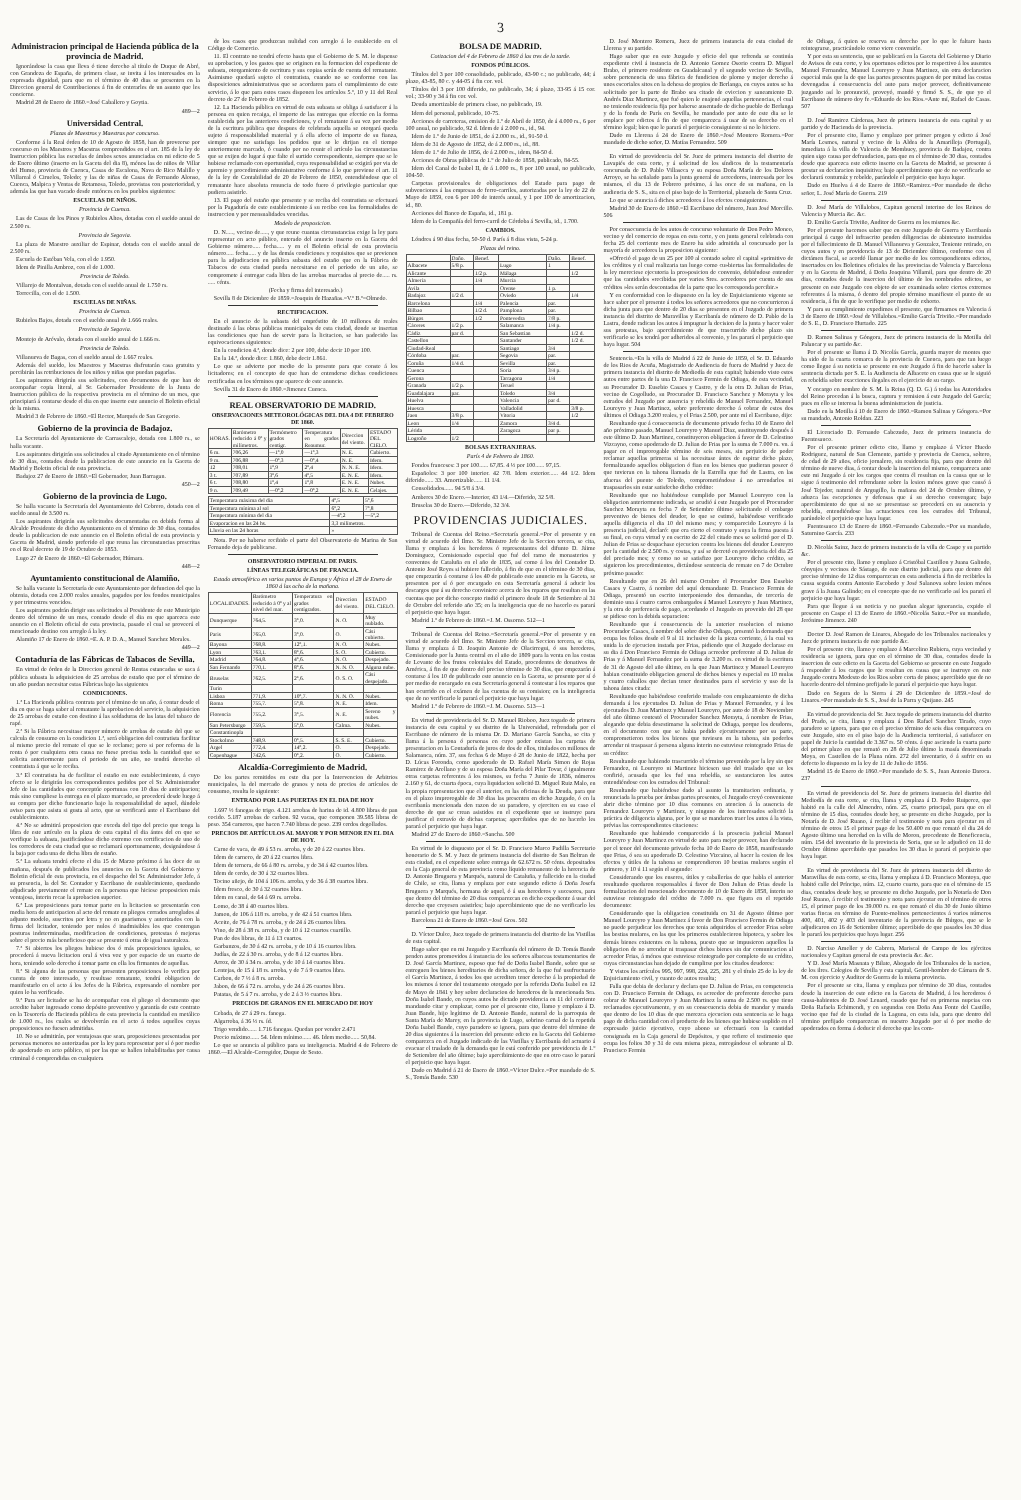3
Administracion principal de Hacienda pública de la provincia de Madrid.
Ignorándose la casa que lleva ó tiene derecho al título de Duque de Abré, con Grandeza de España, de primera clase, se invita á los interesados en la expresada dignidad, para que en el término de 40 dias se presenten en la Direccion general de Contribuciones á fin de enterarles de un asunto que les concierne.
Madrid 28 de Enero de 1860.=José Caballero y Goytia.
489—2
Universidad Central.
Plazas de Maestros y Maestras por concurso.
Conforme á la Real órden de 10 de Agosto de 1858, han de proveerse por concurso en los Maestros y Maestras comprendidos en el art. 185 de la ley de Instruccion pública las escuelas de ámbos sexos anunciadas en mi edicto de 5 de Enero último (inserto en la Gaceta del dia 8), ménos las de niños de Villar del Humo, provincia de Cuenca, Casas de Escalona, Nava de Rico Malillo y Villareal ó Ciruelos, Toledo; y las de niñas de Casas de Fernando Alonso, Cuenca, Malpica y Ventas de Retamosa, Toledo, provistas con posterioridad, y además las que han vacado desde entónces en los pueblos siguientes:
ESCUELAS DE NIÑOS.
Provincia de Cuenca.
Las de Casas de los Pinos y Rubielos Altos, dotadas con el sueldo anual de 2.500 rs.
Provincia de Segovia.
La plaza de Maestro auxiliar de Espinar, dotada con el sueldo anual de 2.500 rs.
Escuela de Estéban Vela, con el de 1.950.
Idem de Pinilla Ambroz, con el de 1.000.
Provincia de Toledo.
Villarejo de Montalvan, dotada con el sueldo anual de 1.750 rs.
Torrecilla, con el de 1.500.
ESCUELAS DE NIÑAS.
Provincia de Cuenca.
Rubielos Bajos, dotada con el sueldo anual de 1.666 reales.
Provincia de Segovia.
Montejo de Arévalo, dotada con el sueldo anual de 1.666 rs.
Provincia de Toledo.
Villanueva de Bagas, con el sueldo anual de 1.667 reales.
Además del sueldo, los Maestros y Maestras disfrutarán casa gratuita y percibirán las retribuciones de los niños y niñas que puedan pagarlas.
Los aspirantes dirigirán sus solicitudes, con documentos de que han de acompañar copia literal, al Sr. Gobernador Presidente de la Junta de Instruccion pública de la respectiva provincia en el término de un mes, que principiará á contarse desde el dia en que inserte este anuncio el Boletin oficial de la misma.
Madrid 3 de Febrero de 1860.=El Rector, Marqués de San Gregorio.
Gobierno de la provincia de Badajoz.
La Secretaría del Ayuntamiento de Carrascalejo, dotada con 1.800 rs., se halla vacante.
Los aspirantes dirigirán sus solicitudes al citado Ayuntamiento en el término de 30 dias, contados desde la publicacion de este anuncio en la Gaceta de Madrid y Boletin oficial de esta provincia.
Badajoz 27 de Enero de 1860.=El Gobernador, Juan Barragan.
450—2
Gobierno de la provincia de Lugo.
Se halla vacante la Secretaría del Ayuntamiento del Cebrero, dotada con el sueldo anual de 3.500 rs.
Los aspirantes dirigirán sus solicitudes documentadas en debida forma al Alcalde Presidente de dicho Ayuntamiento en el término de 30 dias, contados desde la publicacion de este anuncio en el Boletin oficial de esta provincia y Gaceta de Madrid, siendo preferido el que reuna las circunstancias prescritas en el Real decreto de 19 de Octubre de 1853.
Lugo 27 de Enero de 1860.=El Gobernador, Húmara.
448—2
Ayuntamiento constitucional de Alamiño.
Se halla vacante la Secretaría de este Ayuntamiento por defuncion del que la obtenia, dotada con 2.000 reales anuales, pagados por los fondos municipales y por trimestres vencidos.
Los aspirantes podrán dirigir sus solicitudes al Presidente de este Municipio dentro del término de un mes, contado desde el dia en que aparezca este anuncio en el Boletin oficial de esta provincia, pasado el cual se proveerá el mencionado destino con arreglo á la ley.
Alamiño 17 de Enero de 1860.=E. A. P. D. A., Manuel Sanchez Morales.
449—2
Contaduría de las Fábricas de Tabacos de Sevilla.
En virtud de órden de la Direccion general de Rentas estancadas se saca á pública subasta la adquisicion de 25 arrobas de estaño que por el término de un año puedan necesitar estas Fábricas bajo las siguientes
CONDICIONES.
1.ª La Hacienda pública contrata por el término de un año, á contar desde el dia en que se haga saber al rematante la aprobacion del servicio, la adquisicion de 25 arrobas de estaño con destino á las soldaduras de las latas del tabaco de rapé.
2.ª Si la Fábrica necesitase mayor número de arrobas de estaño del que se calcula de consumo en la condicion 1.ª, será obligacion del contratista facilitar al mismo precio del remate el que se le reclame; pero si por reforma de la renta ó por cualquiera otra causa no fuese precisa toda la cantidad que se solicita anteriormente para el periodo de un año, no tendrá derecho el contratista á que se le reciba.
3.ª El contratista ha de facilitar el estaño en este establecimiento, á cuyo efecto se le dirigirán los correspondientes pedidos por el Sr. Administrador Jefe de las cantidades que conceptúe oportunas con 10 dias de anticipacion; más sino cumpliese la entrega en el plazo marcado, se procederá desde luego á su compra por dicho funcionario bajo la responsabilidad de aquel, dándole aviso para que asista si gusta al acto, que se verificará ante el Escribano del establecimiento.
4.ª No se admitirá proposicion que exceda del tipo del precio que tenga la libra de este artículo en la plaza de esta capital el dia ántes del en que se verifique la subasta, justificándose dicho extremo con certificacion de uno de los corredores de esta ciudad que se reclamará oportunamente, designándose á la baja por cada una de dicha libra de estaño.
5.ª La subasta tendrá efecto el dia 15 de Marzo próximo á las doce de su mañana, después de publicados los anuncios en la Gaceta del Gobierno y Boletin oficial de esta provincia, en el despacho del Sr. Administrador Jefe, á su presencia, la del Sr. Contador y Escribano de establecimiento, quedando adjudicado previamente el remate en la persona que hiciese proposicion más ventajosa, ínterin recae la aprobacion superior.
6.ª Las proposiciones para tomar parte en la licitacion se presentarán con media hora de anticipacion al acto del remate en pliegos cerrados arreglados al adjunto modelo, suscritos por letra y no en guarismos y autorizados con la firma del licitador, teniendo por nulos é inadmisibles los que contengan posturas indeterminadas, modificacion de condiciones, protestas ó mejoras sobre el precio más beneficioso que se presente ú otras de igual naturaleza.
7.ª Si abiertos los pliegos hubiese dos ó más proposiciones iguales, se procederá á nueva licitacion oral á viva voz y por espacio de un cuarto de hora, teniendo solo derecho á tomar parte en ella los firmantes de aquellas.
8.ª Si alguna de las personas que presenten proposiciones lo verifica por cuenta de otro interesado, y resultase rematante, tendrá obligacion de manifestarlo en el acto á los Jefes de la Fábrica, expresando el nombre por quien lo ha verificado.
9.ª Para ser licitador se ha de acompañar con el pliego el documento que acredite haber ingresado como depósito preventivo y garantía de este contrato en la Tesorería de Hacienda pública de esta provincia la cantidad en metálico de 1.000 rs., los cuales se devolverán en el acto á todos aquellos cuyas proposiciones no fuesen admitidas.
10. No se admitirán, por ventajosas que sean, proposiciones presentadas por personas menores no autorizadas por la ley para representar por sí ó por medio de apoderado en acto público, ni por las que se hallen inhabilitadas por causa criminal ó comprendidas en cualquiera
de los casos que produzcan nulidad con arreglo á lo establecido en el Código de Comercio.
11. El contrato no tendrá efecto hasta que el Gobierno de S. M. le dispense su aprobacion, y los gastos que se originen en la formacion del expediente de subasta, otorgamiento de escritura y sus copias serán de cuenta del rematante. Asimismo quedará sujeto el contratista, cuando no se conforme con las disposiciones administrativas que se acordaren para el cumplimiento de este servicio, á lo que para estos casos disponen los artículos 5.º, 10 y 11 del Real decreto de 27 de Febrero de 1852.
12. La Hacienda pública en virtud de esta subasta se obliga á satisfacer á la persona en quien recaiga, el importe de las entregas que efectúe en la forma establecida por las anteriores condiciones, y el rematante á su vez por medio de la escritura pública que despues de celebrada aquella se otorgará queda sujeto á responsabilidad material y á ella afecto el importe de su fianza, siempre que no satisfaga los pedidos que se le dirijan en el tiempo anteriormente marcado, ó cuando por no reunir el artículo las circunstancias que se exijen de lugar á que falte el surtido correspondiente, siempre que se le hubiese reclamado con oportunidad, cuya responsabilidad se exigirá por via de apremio y procedimiento administrativo conforme á lo que previene el art. 11 de la ley de Contabilidad de 20 de Febrero de 1850, entendiéndose que el rematante hace absoluta renuncia de todo fuero ó privilegio particular que pudiera asistirle.
13. El pago del estaño que presente y se reciba del contratista se efectuará por la Pagaduría de este establecimiento á su recibo con las formalidades de instruccion y por mensualidades vencidas.
Modelo de proposicion.
D. N....., vecino de....., y que reune cuantas circunstancias exige la ley para representar en acto público, enterado del anuncio inserto en la Gaceta del Gobierno número..... fecha..... y en el Boletin oficial de esta provincia número..... fecha..... y de las demás condiciones y requisitos que se previenen para la adjudicacion en pública subasta del estaño que en la Fábrica de Tabacos de esta ciudad pueda necesitarse en el período de un año, se compromete á entregar cada libra de las arrobas marcadas al precio de..... rs. ..... cénts.
(Fecha y firma del interesado.)
Sevilla 8 de Diciembre de 1859.=Joaquin de Hazañas.=V.º B.º=Olmedo.
RECTIFICACION.
En el anuncio de la subasta del empréstito de 10 millones de reales destinado á las obras públicas municipales de esta ciudad, donde se insertan las condiciones que han de servir para la licitacion, se han padecido las equivocaciones siguientes:
En la condicion 4.ª, donde dice: 2 por 100, debe decir 10 por 100.
En la 14.ª, donde dice: 1.860, debe decir 1.861.
Lo que se advierte por medio de la presente para que conste á los licitadores; en el concepto de que han de entenderse dichas condiciones rectificadas en los términos que aparece de este anuncio.
Sevilla 31 de Enero de 1860.=Jimenez Cuenca.
REAL OBSERVATORIO DE MADRID.
OBSERVACIONES METEOROLÓGICAS DEL DIA 4 DE FEBRERO DE 1860.
| HORAS. | Barómetro reducido á 0º y milímetros. | Termómetro grados centígr. | Temperatura en grados Reaumur. | Direccion del viento. | ESTADO DEL CIELO. |
| --- | --- | --- | --- | --- | --- |
| 6 m. | 706,26 | —1º,0 | —1º,3 | N. E. | Cubierto. |
| 9 m. | 706,88 | —0º,3 | —0º,4 | N. E. | Idem. |
| 12 | 708,01 | 1º,9 | 2º,4 | N. N. E. | Idem. |
| 3 t. | 707,89 | 3º,6 | 4º,5 | E. N. E. | Idem. |
| 6 t. | 708,80 | 1º,4 | 1º,8 | E. N. E. | Nubes. |
| 9 n. | 709,49 | —0º,2 | —0º,2 | E. N. E. | Celajes. |
| Temperatura máxima del dia | 4º,5 | 5º,6 |
| Temperatura mínima al sol | 6º,2 | 7º,8 |
| Temperatura mínima del dia | —4º,2 | —5º,2 |
| Evaporacion en las 24 hs. | 3,3 milímetros. | |
| Lluvia en las 24 horas | » | |
Nota. Por no haberse recibido el parte del Observatorio de Marina de San Fernando deja de publicarse.
OBSERVATORIO IMPERIAL DE PARIS.
LÍNEAS TELEGRÁFICAS DE FRANCIA.
Estado atmosférico en varios puntos de Europa y África el 28 de Enero de 1860 á las ocho de la mañana.
| LOCALIDADES. | Barómetro reducido á 0º y al nivel del mar. | Temperatura en grados centígrados. | Direccion del viento. | ESTADO DEL CIELO. |
| --- | --- | --- | --- | --- |
| Dunquerque | 764,5. | 3º,0. | N. O. | Muy nublado. |
| Paris | 765,0. | 3º,0. | O. | Cási cubierto. |
| Bayona | 768,8. | 12º,1. | N. O. | Nubes. |
| Lyon | 763,1. | 8º,6. | S. O. | Cubierto. |
| Madrid | 764,8. | 4º,6. | N. O. | Despejado. |
| San Fernando | 770,1. | 8º,6. | N. N. O. | Alguna nube. |
| Bruselas | 762,5. | 2º,6. | O. S. O. | Cási despejado. |
| Turin | | | | |
| Lisboa | 771,9. | 10º,7. | N. N. O. | Nubes. |
| Roma | 755,7. | 5º,8. | N. E. | Idem. |
| Florencia | 755,2. | 3º,5. | N. E. | Sereno y nubes. |
| San Petersburgo | 759,5. | 5º,0. | Calma. | Nubes. |
| Constantinopla | | | | |
| Stockolmo | 748,9. | 0º,5. | S. S. E. | Cubierto. |
| Argel | 772,4. | 14º,2. | O. | Despejado. |
| Copenhague | 742,6. | 0º,2. | O. | Cubierto. |
Alcaldía-Corregimiento de Madrid.
De los partes remitidos en este dia por la Intervencion de Arbitrios municipales, la del mercado de granos y nota de precios de artículos de consumo, resulta lo siguiente:
ENTRADO POR LAS PUERTAS EN EL DIA DE HOY
1.697 ½ fanegas de trigo. 4.121 arrobas de harina de id. 4.800 libras de pan cocido. 5.187 arrobas de carbon. 92 vacas, que componen 39.585 libras de peso. 354 carneros, que hacen 7.740 libras de peso. 239 cerdos degollados.
PRECIOS DE ARTÍCULOS AL MAYOR Y POR MENOR EN EL DIA DE HOY.
Carne de vaca, de 49 á 53 rs. arroba, y de 20 á 22 cuartos libra.
Idem de carnero, de 20 á 22 cuartos libra.
Idem de ternera, de 66 á 80 rs. arroba, y de 34 á 42 cuartos libra.
Idem de cerdo, de 30 á 32 cuartos libra.
Tocino añejo, de 104 á 106 rs. arroba, y de 36 á 38 cuartos libra.
Idem fresco, de 30 á 32 cuartos libra.
Idem en canal, de 64 á 69 rs. arroba.
Lomo, de 38 á 40 cuartos libra.
Jamon, de 106 á 118 rs. arroba, y de 42 á 51 cuartos libra.
Aceite, de 76 á 78 rs. arroba, y de 24 á 26 cuartos libra.
Vino, de 28 á 38 rs. arroba, y de 10 á 12 cuartos cuartillo.
Pan de dos libras, de 11 á 13 cuartos.
Garbanzos, de 30 á 42 rs. arroba, y de 10 á 16 cuartos libra.
Judías, de 22 á 30 rs. arroba, y de 8 á 12 cuartos libra.
Arroz, de 30 á 34 rs. arroba, y de 10 á 14 cuartos libra.
Lentejas, de 15 á 18 rs. arroba, y de 7 á 9 cuartos libra.
Carbon, de 7 ½ á 8 rs. arroba.
Jabon, de 66 á 72 rs. arroba, y de 24 á 26 cuartos libra.
Patatas, de 5 á 7 rs. arroba, y de 2 á 3 ½ cuartos libra.
PRECIOS DE GRANOS EN EL MERCADO DE HOY
Cebada, de 27 á 29 rs. fanega.
Algarroba, á 36 ½ rs. íd.
Trigo vendido...... 1.716 fanegas. Quedan por vender 2.471
Precio máximo...... 54. Idem mínimo...... 46. Idem medio...... 50,84.
Lo que se anuncia al público para su inteligencia. Madrid 4 de Febrero de 1860.—El Alcalde-Corregidor, Duque de Sesto.
BOLSA DE MADRID.
Cotizacion del 4 de Febrero de 1860 á las tres de la tarde.
FONDOS PÚBLICOS.
Títulos del 3 por 100 consolidado, publicado, 43-90 c.; no publicado, 44; á plazo, 43-85, 80 c. y 44-05 á fin cor. vol.
Títulos del 3 por 100 diferido, no publicado, 34; á plazo, 33-95 á 15 cor. vol.; 33-90 y 34 á fin cor. vol.
Deuda amortizable de primera clase, no publicado, 19.
Idem del personal, publicado, 10-75.
Acciones de carreteras, emision de 1.º de Abril de 1850, de á 4.000 rs., 6 por 100 anual, no publicado, 92 d. Idem de á 2.000 rs., id., 94.
Idem de 1.º de Junio de 1851, de á 2.000 rs., id., 91-50 d.
Idem de 31 de Agosto de 1852, de á 2.000 rs., id., 88.
Idem de 1.º de Julio de 1856, de á 2.000 rs., idem, 84-50 d.
Acciones de Obras públicas de 1.º de Julio de 1858, publicado, 84-55.
Idem del Canal de Isabel II, de á 1.000 rs., 8 por 100 anual, no publicado, 104-50.
Carpetas provisionales de obligaciones del Estado para pago de subvenciones á las empresas de ferro-carriles, autorizadas por la ley de 22 de Mayo de 1859, con 6 por 100 de interés anual, y 1 por 100 de amortizacion, id., 80.
Acciones del Banco de España, id., 181 p.
Idem de la Compañía del ferro-carril de Córdoba á Sevilla, id., 1.700.
CAMBIOS.
Lóndres á 90 dias fecha, 50-50 d. París á 8 dias vista, 5-24 p.
Plazas del reino.
| | Daño. | Benef. | | Daño. | Benef. |
| --- | --- | --- | --- | --- | --- |
| Albacete | 5/8 p. | | Lugo | 1 | |
| Alicante | | 1/2 p. | Málaga | | 1/2 |
| Almería | | 1/4 | Murcia | | |
| Avila | | | Orense | 1 p. | |
| Badajoz | 1/2 d. | | Oviedo | | 1/4 |
| Barcelona | | 1/4 | Palencia | par. | |
| Bilbao | | 1/2 d. | Pamplona | par. | |
| Búrgos | | 1/2 | Pontevedra | 7/8 p. | |
| Cáceres | 1/2 p. | | Salamanca | 1/4 p. | |
| Cádiz | par d. | | San Sebastian | | 1/2 d. |
| Castellon | | | Santander | | 1/2 d. |
| Ciudad-Real | | | Santiago | 3/4 | |
| Córdoba | par. | | Segovia | par. | |
| Coruña | 1/4 d. | | Sevilla | par. | |
| Cuenca | | | Soria | 3/4 p. | |
| Gerona | | | Tarragona | 1/4 | |
| Granada | 1/2 p. | | Teruel | | |
| Guadalajara | par. | | Toledo | 3/4 | |
| Huelva | | | Valencia | par d. | |
| Huesca | | | Valladolid | | 3/8 p. |
| Jaen | 3/8 p. | | Vitoria | | 1/2 |
| Leon | 1/4 | | Zamora | 3/4 d. | |
| Lérida | | | Zaragoza | par p. | |
| Logroño | 1/2 | | | | |
BOLSAS EXTRANJERAS.
París 4 de Febrero de 1860.
Fondos franceses: 3 por 100...... 67,85. 4 ½ por 100...... 97,15.
Españoles: 3 por 100 interior. 42 7/8. Idem exterior...... 44 1/2. Idem diferido...... 33. Amortizable...... 11 1/4.
Consolidados...... 94 5/8 á 3/4.
Amberes 30 de Enero.—Interior, 43 1/4.—Diferido, 32 5/8.
Bruselas 30 de Enero.—Diferido, 32 3/4.
PROVIDENCIAS JUDICIALES.
Tribunal de Cuentas del Reino.=Secretaría general.=Por el presente y en virtud de acuerdo del Ilmo. Sr. Ministro Jefe de la Seccion tercera, se cita, llama y emplaza á los herederos ó representantes del difunto D. Jáime Dominguez, Comisionado especial que fué del ramo de monasterios y conventos de Cataluña en el año de 1835, así como á los del Contador D. Antonio José Reyes si hubiere fallecido, á fin de que en el término de 30 dias, que empezarán á contarse á los 40 de publicado este anuncio en la Gaceta, se presenten por sí ó por encargado en esta Secretaría general á aducir los descargos que á su derecho conviniere acerca de los reparos que resultan en las cuentas que por dicho concepto rindió el primero desde 18 de Setiembre al 31 de Octubre del referido año 35; en la inteligencia que de no hacerlo es parará el perjuicio que haya lugar.
Madrid 1.º de Febrero de 1860.=J. M. Ossorno. 512—1
Tribunal de Cuentas del Reino.=Secretaría general.=Por el presente y en virtud de acuerdo del Ilmo. Sr. Ministro Jefe de la Seccion tercera, se cita, llama y emplaza á D. Joaquin Antonio de Olacirregui, ó sus herederos, Comisionado por la Junta central en el año de 1809 para la venta en las costas de Levante de los frutos coloniales del Estado, procedentes de donativos de América, á fin de que dentro del preciso término de 30 dias, que empezarán á contarse á los 10 de publicado este anuncio en la Gaceta, se presente por sí ó por medio de encargado en esta Secretaría general á contestar á los reparos que han ocurrido en el exámen de las cuentas de su comision; en la inteligencia que de no verificarlo le parará el perjuicio que haya lugar.
Madrid 1.º de Febrero de 1860.=J. M. Ossorno. 513—1
En virtud de providencia del Sr. D. Manuel Rioboo, Juez togado de primera instancia de esta capital y su distrito de la Universidad, refrendada por el Escribano de número de la misma Dr. D. Mariano García Sancha, se cita y llama á la persona ó personas en cuyo poder existan las carpetas de presentacion en la Contaduría de juros de dos de ellos, titulados en millones de Salamanca, núm. 37, sus fechas 6 de Mayo ó 28 de Junio de 1822, hecha por D. Lúcas Foronda, como apoderado de D. Rafael María Simon de Rojas Ramirez de Arellano y de su esposa Doña María del Pilar Tovar, é igualmente otras carpetas referentes á los mismos, su fecha 7 Junio de 1836, números 2.160 y 61, de cuarta época, cuya liquidacion solicitó D. Miguel Ruiz Malo, en la propia representacion que el anterior, en las oficinas de la Deuda, para que en el plazo improrogable de 30 dias las presenten en dicho Juzgado, ó en la escribanía mencionada den razon de su paradero, y ejerciten en su caso el derecho de que se crean asistidos en el expediente que se instruye para justificar el extravío de dichas carpetas; apercibidos que de no hacerlo les parará el perjuicio que haya lugar.
Madrid 27 de Enero de 1860.=Sancha. 500
En virtud de lo dispuesto por el Sr. D. Francisco Marco Padilla Secretario honorario de S. M. y Juez de primera instancia del distrito de San Beltran de esta ciudad, en el expediente sobre entrega de 62.672 rs. 50 cénts. depositados en la Caja general de esta provincia como líquido remanente de la herencia de D. Antonio Bruguera y Marqués, natural de Cataluña, y fallecido en la ciudad de Chile, se cita, llama y emplaza por este segundo edicto á Doña Josefa Bruguera y Marqués, hermana de aquel, ó á sus herederos y sucesores, para que dentro del término de 20 dias comparezcan en dicho expediente á usar del derecho que creyesen asistirles; bajo apercibimiento que de no verificarlo les parará el perjuicio que haya lugar.
Barcelona 21 de Enero de 1860.=José Gros. 502
D. Víctor Dulce, Juez togado de primera instancia del distrito de las Vistillas de esta capital.
Hago saber que en mi Juzgado y Escribanía del número de D. Tomás Bande penden autos promovidos á instancia de los señores albaceas testamentarios de D. José García Martinez, esposo que fué de Doña Isabel Bande, sobre que se entreguen los bienes hereditarios de dicha señora, de la que fué usufructuario el García Martinez, á todos los que acrediten tener derecho á la propiedad de los mismos á tenor del testamento otorgado por la referida Doña Isabel en 12 de Mayo de 1841 y hoy sobre declaracion de herederos de la mencionada Sra. Doña Isabel Bande, en cuyos autos he dictado providencia en 11 del corriente mandando citar y emplazar, como por el presente cito, llamo y emplazo á D. Juan Bande, hijo legítimo de D. Antonio Bande, natural de la parroquia de Santa María de Marey, en la provincia de Lugo, sobrino carnal de la repetida Doña Isabel Bande, cuyo paradero se ignora, para que dentro del término de 20 dias siguientes á la insercion del presente edicto en la Gaceta del Gobierno comparezca en el Juzgado indicado de las Vistillas y Escribanía del actuario á evacuar el traslado de la demanda que le está conferido por providencia de 1.º de Setiembre del año último; bajo apercibimiento de que en otro caso le parará el perjuicio que haya lugar.
Dado en Madrid á 21 de Enero de 1860.=Víctor Dulce.=Por mandado de S. S., Tomás Bande. 530
D. José Montero Romera, Juez de primera instancia de esta ciudad de Llerena y su partido.
Hago saber que en este Juzgado y oficio del que refrenda se continúa expediente civil á instancia de D. Antonio Gomez Osorio contra D. Miguel Brabo, el primero residente en Guadalcanal y el segundo vecino de Sevilla, sobre pertenencia de una fábrica de fundicion de plomo y mejor derecho á unos escoriales sitos en la dehesa de propios de Berlanga, en cuyos autos se ha solicitado por la parte de Brabo sea citado de eviccion y saneamiento D. Andrés Diaz Martinez, que fué quien le enajenó aquellas pertenencias, el cual no teniendo residencia fija por haberse ausentado de dicho pueblo de Berlanga y de la fonda de París en Sevilla, he mandado por auto de este dia se le emplace por edictos á fin de que comparezca á usar de su derecho en el término legal; bien que le parará el perjuicio consiguiente si no lo hiciere.
Dado en Llerena á 24 de Enero de 1860.=José Montero Romera.=Por mandado de dicho señor, D. Matías Fernandez. 509
En virtud de providencia del Sr. Juez de primera instancia del distrito de Lavapiés de esta corte, y á solicitud de los síndicos de la testamentaría concursada de D. Pablo Villaseca y su esposa Doña María de los Dolores Arroyo, se ha señalado para la junta general de acreedores, interesada por los mismos, el dia 13 de Febrero próximo, á las once de su mañana, en la audiencia de S. S., sita en el piso bajo de la Territorial, plazuela de Santa Cruz.
Lo que se anuncia á dichos acreedores á los efectos consiguientes.
Madrid 30 de Enero de 1860.=El Escribano del número, Juan José Morcillo. 506
Por consecuencia de los autos de concurso voluntario de Don Pedro Moneo, vecino y del comercio de ropas en esta corte, y en junta general celebrada con fecha 25 del corriente mes de Enero ha sido admitida al concursado por la mayoría de acreedores la proposicion siguiente:
«Ofreció el pago de un 25 por 100 al contado sobre el capital »primitivo de los créditos y el cual realizaria tan luego como cu»biertas las formalidades de la ley mereciese ejecutoria la pro»posicion de convenio, debiéndose entender que las cantidades »recibidas por varios Sres. acreedores por cuenta de sus créditos »les serán descontadas de la parte que les corresponda percibir.»
Y en conformidad con lo dispuesto en la ley de Enjuiciamiento vigente se hace saber por el presente á todos los señores acreedores que no concurrieron á dicha junta para que dentro de 20 dias se presenten en el Juzgado de primera instancia del distrito de Maravillas y Escribanía de número de D. Pablo de la Lastra, donde radican los autos á impugnar la decision de la junta y hacer valer sus protestas, bajo apercibimiento de que trascurrido dicho plazo sin verificarlo se les tendrá por adheridos al convenio, y les parará el perjuicio que haya lugar. 504
Sentencia.=En la villa de Madrid á 22 de Junio de 1859, el Sr. D. Eduardo de los Rios de Acuña, Magistrado de Audiencia de fuera de Madrid y Juez de primera instancia del distrito de Mediodía de esta capital; habiendo visto estos autos entre partes de la una D. Francisco Fermin de Odiaga, de esta vecindad, su Procurador D. Eusebio Casaes y Castro, y de la otra D. Julian de Frias, vecino de Cogolludo, su Procurador D. Francisco Sanchez y Morayta y los estrados del Juzgado por ausencia y rebeldía de Manuel Fernandez, Manuel Loureyro y Juan Martinez, sobre preferente derecho á cobrar de estos dos últimos el Odiaga 3.200 reales, y el Frias 2.500, por ante mí el Escribano, dijo:
Resultando que á consecuencia de documento privado fecha 10 de Enero del año próximo pasado, Manuel Loureyro y Manuel Diaz, sustituyendo después á este último D. Juan Martinez, constituyeron obligacion á favor de D. Celestino Vizcayno, como apoderado de D. Julian de Frias por la suma de 7.000 rs. vn. á pagar en el improrogable término de seis meses, sin perjuicio de poder reclamar aquellas primeras si las necesitase ántes de espirar dicho plazo, formalizando aquellos obligacion ó fian en los bienes que pudieran poseer ó que tuvieran en la tahona llamada de la Estrella que fué de Lastra, en las afueras del puente de Toledo, comprometiéndose á no arrendarlos ni traspasarlos sin estar satisfecho dicho crédito:
Resultando que no habiéndose cumplido por Manuel Loureyro con la obligacion anteriormente indicada, se acudió á este Juzgado por el Procurador Sanchez Morayta en fecha 7 de Setiembre último solicitando el embargo preventivo de bienes del deudor, lo que se estimó, habiéndose verificado aquella diligencia el dia 10 del mismo mes; y comparecido Loureyro á la presencia judicial, declaró: que era cierto el contrato y suya la firma puesta á su final, en cuya virtud y en escrito de 22 del citado mes se solicitó por el D. Julian de Frias se despachase ejecucion contra los bienes del deudor Loureyro por la cantidad de 2.500 rs. y costas, y así se decretó en providencia del dia 25 del preciado mes; y como no se satisfizo por Loureyro dicho crédito, se siguieron los procedimientos, dictándose sentencia de remate en 7 de Octubre próximo pasado:
Resultando que en 26 del mismo Octubre el Procurador Don Eusebio Casaes y Castro, á nombre del aquí demandante D. Francisco Fermin de Odiaga, presentó un escrito interponiendo dos demandas, de tercería de dominio una á cuatro carros embargados á Manuel Loureyro y Juan Martinez, y la otra de preferencia de pago, acordando el Juzgado en proveido del 28 que se pidiese con la debida separacion:
Resultando que á consecuencia de la anterior resolucion el mismo Procurador Casaes, á nombre del sobre dicho Odiaga, presentó la demanda que ocupa los folios desde el 9 al 11 inclusive de la pieza corriente, á la cual va unida la de ejecucion instada por Frias, pidiendo que el Juzgado declarase en su dia á Don Francisco Fermin de Odiaga acreedor preferente al D. Julian de Frias y á Manuel Fernandez por la suma de 3.200 rs. en virtud de la escritura de 31 de Agosto del año último, en la que Juan Martinez y Manuel Loureyro habian constituido obligacion general de dichos bienes y especial en 10 mulas y cuatro caballos que decian tener destinados para el servicio y uso de la tahona ántes citada:
Resultando que habiéndose conferido traslado con emplazamiento de dicha demanda á los ejecutados D. Julian de Frias y Manuel Fernandez, y á los ejecutados D. Juan Martinez y Manuel Loureyro, por auto de 18 de Noviembre del año último contestó el Procurador Sanchez Morayta, á nombre de Frias, alegando que debia desestimarse la solicitud de Odiaga, porque los deudores, en el documento con que se habia pedido ejecutivamente por su parte, comprometieron todos los bienes que tuviesen en la tahona, sin poderlos arrendar ni traspasar á persona alguna ínterin no estuviese reintegrado Frias de su crédito:
Resultando que habiendo trascurrido el término prevenido por la ley sin que Fernandez, ni Loureyro ni Martinez hiciesen uso del traslado que se les confirió, acusada que les fué una rebeldía, se sustanciaron los autos entendiéndose con los estrados del Tribunal:
Resultando que habiéndose dado al asunto la tramitacion ordinaria, y renunciada la prueba por ámbas partes presentes, el Juzgado creyó conveniente abrir dicho término por 10 dias comunes en atencion á la ausencia de Fernandez Loureyro y Martinez, y ninguno de los interesados solicitó la práctica de diligencia alguna, por lo que se mandaron traer los autos á la vista, prévias las correspondientes citaciones:
Resultando que habiendo comparecido á la presencia judicial Manuel Loureyro y Juan Martinez en virtud de auto para mejor proveer, han declarado por el tenor del documento privado fecha 10 de Enero de 1858, manifestando que Frias, ó sea su apoderado D. Celestino Vizcaino, al hacer la cesion de los efectos y útiles de la tahona se comprendieron 10 bestias mulares según el primero, y 10 ú 11 según el segundo:
Considerando que los enseres, útiles y caballerías de que habla el anterior resultando quedaron responsables á favor de Don Julian de Frias desde la formalizacion del mencionado documento de 10 de Enero de 1858, ínterin no estuviese reintegrado del crédito de 7.000 rs. que figura en el repetido documento:
Considerando que la obligacion constituida en 31 de Agosto último por Manuel Loureyro y Juan Martinez á favor de Don Francisco Fermin de Odiaga no puede perjudicar los derechos que tenia adquiridos el acreedor Frias sobre las bestias mulares, en las que los primeros establecieron hipoteca, y sobre los demás bienes existentes en la tahona, puesto que se impusieron aquellos la obligacion de no arrendar ni traspasar dichos bienes sin dar comunicacion al acreedor Frias, á ménos que estuviese reintegrado por completo de su crédito, cuyas circunstancias han dejado de cumplirse por los citados deudores:
Y vistos los artículos 995, 997, 998, 224, 225, 281 y el título 25 de la ley de Enjuiciamiento civil, y cuanto de autos resulta;
Falla que debia de declarar y declara que D. Julian de Frias, en competencia con D. Francisco Fermin de Odiaga, es acreedor de preferente derecho para cobrar de Manuel Loureyro y Juan Martinez la suma de 2.500 rs. que tiene reclamados ejecutivamente, y en su consecuencia debia de mandar y manda que dentro de los 10 dias de que merezca ejecucion esta sentencia se le haga pago de dicha cantidad con el producto de los bienes que hubiese suplido en el expresado juicio ejecutivo, cuyo abono se efectuará con la cantidad consignada en la Caja general de Depósitos, y que refiere el testimonio que ocupa los folios 30 y 31 de esta misma pieza, entregándose el sobrante al D. Francisco Fermin
de Odiaga, á quien se reserva su derecho por lo que le faltare hasta reintegrarse, practicándolo como viere convenirle.
Y por esta su sentencia, que se publicará en la Gaceta del Gobierno y Diario de Avisos de esta corte, y los oportunos edictos por lo respectivo á los ausentes Manuel Fernandez, Manuel Loureyro y Juan Martinez, sin otra declaracion especial más que la de que las partes presentes paguen de por mitad las costas devengadas á consecuencia del auto para mejor proveer, definitivamente juzgando así lo pronunció, proveyó, mandó y firmó S. S., de que yo el Escribano de número doy fe.=Eduardo de los Rios.=Ante mí, Rafael de Casas. 507
D. José Ramirez Cárdenas, Juez de primera instancia de esta capital y su partido y de Hacienda de la provincia.
Por el presente cito, llamo y emplazo por primer pregon y edicto á José María Lesmes, natural y vecino de la Aldea de la Amarilleja (Portugal), inmediata á la villa de Valencia de Mombuey, provincia de Badajoz, contra quien sigo causa por defraudacion, para que en el término de 30 dias, contados desde que aparezca este edicto inserto en la Gaceta de Madrid, se presente á prestar su declaracion inquisitiva; bajo apercibimiento que de no verificarlo se declarará contumáz y rebelde, parándole el perjuicio que haya lugar.
Dado en Huelva á 4 de Enero de 1860.=Ramirez.=Por mandado de dicho señor, L. José María de Guerra. 219
D. José María de Villalobos, Capitan general interino de los Reinos de Valencia y Murcia &c. &c.
D. Emilio García Triviño, Auditor de Guerra en los mismos &c.
Por el presente hacemos saber que en este Juzgado de Guerra y Escribanía principal á cargo del infrascrito penden diligencias de abintestato instruidas por el fallecimiento de D. Manuel Villanueva y Gonzalez, Teniente retirado, en cuyos autos y en providencia de 13 de Diciembre último, conforme con el dictámen fiscal, se acordó llamar por medio de los correspondientes edictos, insertados en los Boletines oficiales de las provincias de Valencia y Barcelona y en la Gaceta de Madrid, á Doña Joaquina Villamil, para que dentro de 20 dias, contados desde la insercion del último de los nombrados edictos, se presente en este Juzgado con objeto de ser examinada sobre ciertos extremos referentes á la misma, ó dentro del propio término manifieste el punto de su residencia, á fin de que lo verifique por medio de exhorto.
Y para su cumplimiento expedimos el presente, que firmamos en Valencia á 3 de Enero de 1860.=José de Villalobos.=Emilio García Triviño.=Por mandado de S. E., D. Francisco Hurtado. 225
D. Ramon Salinas y Góngora, Juez de primera instancia de la Motilla del Palancar y su partido &c.
Por el presente se llama á D. Nicolás García, guarda mayor de montes que ha sido de la cuarta comarca de la provincia de Cuenca, para que tan luego como llegue á su noticia se presente en este Juzgado á fin de hacerle saber la sentencia dictada por S. E. la Audiencia de Albacete en causa que se le siguió en rebeldía sobre exacciones ilegales en el ejercicio de su cargo.
Y encargo en nombre de S. M. la Reina (Q. D. G.) á todas las Autoridades del Reino procedan á la busca, captura y remision á este Juzgado del García; pues en ello se interesa la buena administracion de justicia.
Dado en la Motilla á 10 de Enero de 1860.=Ramon Salinas y Góngora.=Por su mandado, Antonio Roldan. 223
El Licenciado D. Fernando Cabezudo, Juez de primera instancia de Fuentesauco.
Por el presente primer edicto cito, llamo y emplazo á Víctor Huedo Rodriguez, natural de San Clemente, partido y provincia de Cuenca, soltero, de edad de 29 años, oficio jornalero, sin residencia fija, para que dentro del término de nueve dias, á contar desde la insercion del mismo, comparezca ante este mi Juzgado á oir los cargos que contra él resultan en la causa que se le sigue á testimonio del refrendante sobre la lesion ménos grave que causó á José Tejedor, natural de Argugillo, la mañana del 24 de Octubre último, y aduzca las escepciones y defensas que á su derecho convengan; bajo apercibimiento de que si no se presentase se procederá en su ausencia y rebeldía, entendiéndose las actuaciones con los estrados del Tribunal, parándole el perjuicio que haya lugar.
Fuentesauco 13 de Enero de 1860.=Fernando Cabezudo.=Por su mandado, Saturnino García. 233
D. Nicolás Sainz, Juez de primera instancia de la villa de Caspe y su partido &c.
Por el presente cito, llamo y emplazo á Cristóbal Castillon y Juana Galindo, cónyujes y vecinos de Sástago, de este distrito judicial, para que dentro del preciso término de 12 dias comparezcan en esta audiencia á fin de recibirles la causa seguida contra Antonio Escobedo y José Salanova sobre lesion ménos grave á la Juana Galindo; en el concepto que de no verificarlo así les parará el perjuicio que haya lugar.
Para que llegue á su noticia y no puedan alegar ignorancia, expido el presente en Caspe el 13 de Enero de 1860.=Nicolás Sainz.=Por su mandado, Jerónimo Jimenez. 240
Doctor D. José Ramon de Linares, Abogado de los Tribunales nacionales y Juez de primera instancia de este partido &c.
Por el presente cito, llamo y emplazo á Marcelino Rubiera, cuya vecindad y residencia se ignora, para que en el término de 30 dias, contados desde la insercion de este edicto en la Gaceta del Gobierno se presente en este Juzgado á responder á los cargos que le resultan en causa que se instruye en este Juzgado contra Modesto de los Rios sobre corta de pinos; apercibido que de no hacerlo dentro del término prefijado le parará el perjuicio que haya lugar.
Dado en Segura de la Sierra á 29 de Diciembre de 1859.=José de Linares.=Por mandado de S. S., José de la Parra y Quijano. 245
En virtud de providencia del Sr. Juez togado de primera instancia del distrito del Prado, se cita, llama y emplaza á Don Rafael Sanchez Tirado, cuyo paradero se ignora, para que en el preciso término de seis dias comparezca en este Juzgado, sito en el piso bajo de la Audiencia territorial, á satisfacer en papel de Juicio la cantidad de 3.367 rs. 50 cénts. á que asciende la cuarta parte del primer plazo en que remató en 28 de Julio último la masía denominada Moya, en Castellon de la Plana núm. 272 del inventario, ó á sufrir en su defecto lo dispuesto en la ley de 11 de Julio de 1856.
Madrid 15 de Enero de 1860.=Por mandado de S. S., Juan Antonio Daroca. 237
En virtud de providencia del Sr. Juez de primera instancia del distrito del Mediodía de esta corte, se cita, llama y emplaza á D. Pedro Ruiperez, que habitó en la calle del Almendro, núm. 25, cuarto principal, para que en el término de 15 dias, contados desde hoy, se presente en dicho Juzgado, por la Notaría de D. José Ruano, á recibir el testimonio y nota para ejecutar en el término de otros 15 el primer pago de los 50.400 en que remató el dia 24 de Agosto último una heredad en la villa de Moron, procedente de Beneficencia, núm. 154 del inventario de la provincia de Soria, que se le adjudicó en 11 de Octubre último apercibido que pasados los 30 dias le parará el perjuicio que haya lugar.
En virtud de providencia del Sr. Juez de primera instancia del distrito de Maravillas de esta corte, se cita, llama y emplaza á D. Francisco Montoya, que habitó calle del Príncipe, núm. 12, cuarto cuarto, para que en el término de 15 dias, contados desde hoy, se presente en dicho Juzgado, por la Notaría de Don José Ruano, á recibir el testimonio y nota para ejecutar en el término de otros 15, el primer pago de los 39.000 rs. en que remató el dia 30 de Junio último varias fincas en término de Fuente-molinos pertenecientes á varios números 400, 401, 402 y 403 del inventario de la provincia de Búrgos, que se le adjudicaron en 16 de Setiembre último; apercibido de que pasados los 30 dias le parará los perjuicios que haya lugar. 256
D. Narciso Ameller y de Cabrera, Mariscal de Campo de los ejércitos nacionales y Capitan general de esta provincia &c. &c.
Y D. José María Masnata y Bilate, Abogado de los Tribunales de la nacion, de los ilres. Colegios de Sevilla y esta capital, Gentil-hombre de Cámara de S. M. con ejercicio y Auditor de Guerra de la misma provincia.
Por el presente se cita, llama y emplaza por término de 30 dias, contados desde la insercion de este edicto en la Gaceta de Madrid, á los herederos ó causa-habientes de D. José Lenard, casado que fué en primeras nupcias con Doña Rafaela Echimendi, y en segundas con Doña Ana Fonte del Castillo, vecino que fué de la ciudad de la Laguna, en esta isla, para que dentro del término prefijado comparezcan en nuestro Juzgado por sí ó por medio de apoderados en forma á deducir el derecho que les com-